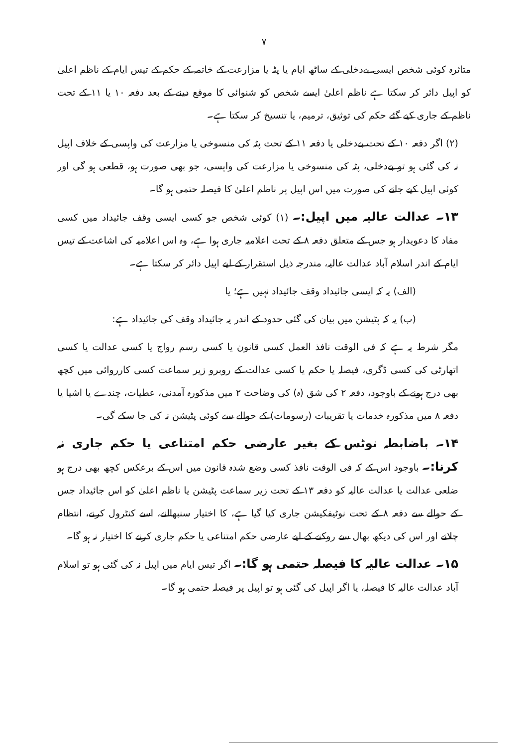۷
متاثرہ کوئی شخص ایسی بےدخلی کے ساٹھ ایام یا پٹہ یا مزارعت کے خاتمہ کے حکم کے تیس ایام کے ناظم اعلیٰ کو اپیل دائر کر سکتا ہے ناظم اعلیٰ ایسے شخص کو شنوائی کا موقع دینے کے بعد دفعہ ۱۰ یا ۱۱ کے تحت ناظم کے جاری کیے گئے حکم کی توثیق، ترمیم، یا تنسیخ کر سکتا ہے۔
(۲) اگر دفعہ ۱۰ کے تحت بےدخلی یا دفعہ ۱۱ کے تحت پٹہ کی منسوخی یا مزارعت کی واپسی کے خلاف اپیل نہ کی گئی ہو تو بےدخلی، پٹہ کی منسوخی یا مزارعت کی واپسی، جو بھی صورت ہو، قطعی ہو گی اور کوئی اپیل کیے جانے کی صورت میں اس اپیل پر ناظم اعلیٰ کا فیصلہ حتمی ہو گا۔
۱۳۔ عدالت عالیہ میں اپیل:۔ (۱) کوئی شخص جو کسی ایسی وقف جائیداد میں کسی مفاد کا دعویدار ہو جس کے متعلق دفعہ ۸ کے تحت اعلامیہ جاری ہوا ہے، وہ اس اعلامیہ کی اشاعت کے تیس ایام کے اندر اسلام آباد عدالت عالیہ، مندرجہ ذیل استقرار کے لیے اپیل دائر کر سکتا ہے۔
(الف) یہ کہ ایسی جائیداد وقف جائیداد نہیں ہے؛ یا
(ب) یہ کہ پٹیشن میں بیان کی گئی حدود کے اندر یہ جائیداد وقف کی جائیداد ہے:
مگر شرط یہ ہے کہ فی الوقت نافذ العمل کسی قانون یا کسی رسم رواج یا کسی عدالت یا کسی اتھارٹی کی کسی ڈگری، فیصلہ یا حکم یا کسی عدالت کے روبرو زیر سماعت کسی کارروائی میں کچھ بھی درج ہونے کے باوجود، دفعہ ۲ کی شق (ہ) کی وضاحت ۲ میں مذکورہ آمدنی، عطیات، چندے یا اشیا یا دفعہ ۸ میں مذکورہ خدمات یا تقریبات (رسومات) کے حوالے سے کوئی پٹیشن نہ کی جا سکے گی۔
۱۴۔ باضابطہ نوٹس کے بغیر عارضی حکم امتناعی یا حکم جاری نہ کرنا:۔ باوجود اس کے کہ فی الوقت نافذ کسی وضع شدہ قانون میں اس کے برعکس کچھ بھی درج ہو ضلعی عدالت یا عدالت عالیہ کو دفعہ ۱۳ کے تحت زیر سماعت پٹیشن یا ناظم اعلیٰ کو اس جائیداد جس کے حوالے سے دفعہ ۸ کے تحت نوٹیفکیشن جاری کیا گیا ہے، کا اختیار سنبھالنے، اسے کنٹرول کرنے، انتظام چلانے اور اس کی دیکھ بھال سے روکنے کے لیے عارضی حکم امتناعی یا حکم جاری کرنے کا اختیار نہ ہو گا۔
۱۵۔ عدالت عالیہ کا فیصلہ حتمی ہو گا:۔ اگر تیس ایام میں اپیل نہ کی گئی ہو تو اسلام آباد عدالت عالیہ کا فیصلہ، یا اگر اپیل کی گئی ہو تو اپیل پر فیصلہ حتمی ہو گا۔